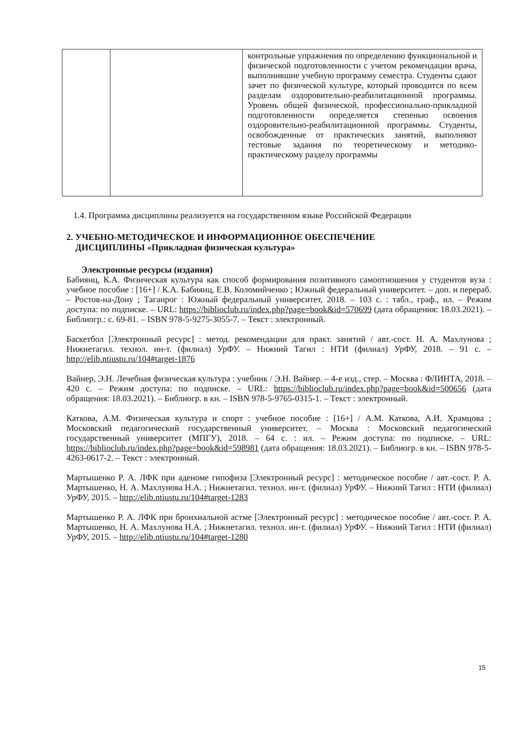| | | контрольные упражнения по определению функциональной и физической подготовленности с учетом рекомендации врача, выполнившие учебную программу семестра. Студенты сдают зачет по физической культуре, который проводится по всем разделам оздоровительно-реабилитационной программы. Уровень общей физической, профессионально-прикладной подготовленности определяется степенью освоения оздоровительно-реабилитационной программы. Студенты, освобожденные от практических занятий, выполняют тестовые задания по теоретическому и методико-практическому разделу программы |
1.4. Программа дисциплины реализуется на государственном языке Российской Федерации
2. УЧЕБНО-МЕТОДИЧЕСКОЕ И ИНФОРМАЦИОННОЕ ОБЕСПЕЧЕНИЕ
ДИСЦИПЛИНЫ «Прикладная физическая культура»
Электронные ресурсы (издания)
Бабиянц, К.А. Физическая культура как способ формирования позитивного самоотношения у студентов вуза : учебное пособие : [16+] / К.А. Бабиянц, Е.В. Коломийченко ; Южный федеральный университет. – доп. и перераб. – Ростов-на-Дону ; Таганрог : Южный федеральный университет, 2018. – 103 с. : табл., граф., ил. – Режим доступа: по подписке. – URL: https://biblioclub.ru/index.php?page=book&id=570699 (дата обращения: 18.03.2021). – Библиогр.: с. 69-81. – ISBN 978-5-9275-3055-7. – Текст : электронный.
Баскетбол [Электронный ресурс] : метод. рекомендации для практ. занятий / авт.-сост. Н. А. Махлунова ; Нижнетагил. технол. ин-т. (филиал) УрФУ. – Нижний Тагил : НТИ (филиал) УрФУ, 2018. – 91 с. – http://elib.ntiustu.ru/104#target-1876
Вайнер, Э.Н. Лечебная физическая культура : учебник / Э.Н. Вайнер. – 4-е изд., стер. – Москва : ФЛИНТА, 2018. – 420 с. – Режим доступа: по подписке. – URL: https://biblioclub.ru/index.php?page=book&id=500656 (дата обращения: 18.03.2021). – Библиогр. в кн. – ISBN 978-5-9765-0315-1. – Текст : электронный.
Каткова, А.М. Физическая культура и спорт : учебное пособие : [16+] / А.М. Каткова, А.И. Храмцова ; Московский педагогический государственный университет. – Москва : Московский педагогический государственный университет (МПГУ), 2018. – 64 с. : ил. – Режим доступа: по подписке. – URL: https://biblioclub.ru/index.php?page=book&id=598981 (дата обращения: 18.03.2021). – Библиогр. в кн. – ISBN 978-5-4263-0617-2. – Текст : электронный.
Мартышенко Р. А. ЛФК при аденоме гипофиза [Электронный ресурс] : методическое пособие / авт.-сост. Р. А. Мартышенко, Н. А. Махлунова Н.А. ; Нижнетагил. технол. ин-т. (филиал) УрФУ. – Нижний Тагил : НТИ (филиал) УрФУ, 2015. – http://elib.ntiustu.ru/104#target-1283
Мартышенко Р. А. ЛФК при бронхиальной астме [Электронный ресурс] : методическое пособие / авт.-сост. Р. А. Мартышенко, Н. А. Махлунова Н.А. ; Нижнетагил. технол. ин-т. (филиал) УрФУ. – Нижний Тагил : НТИ (филиал) УрФУ, 2015. – http://elib.ntiustu.ru/104#target-1280
15